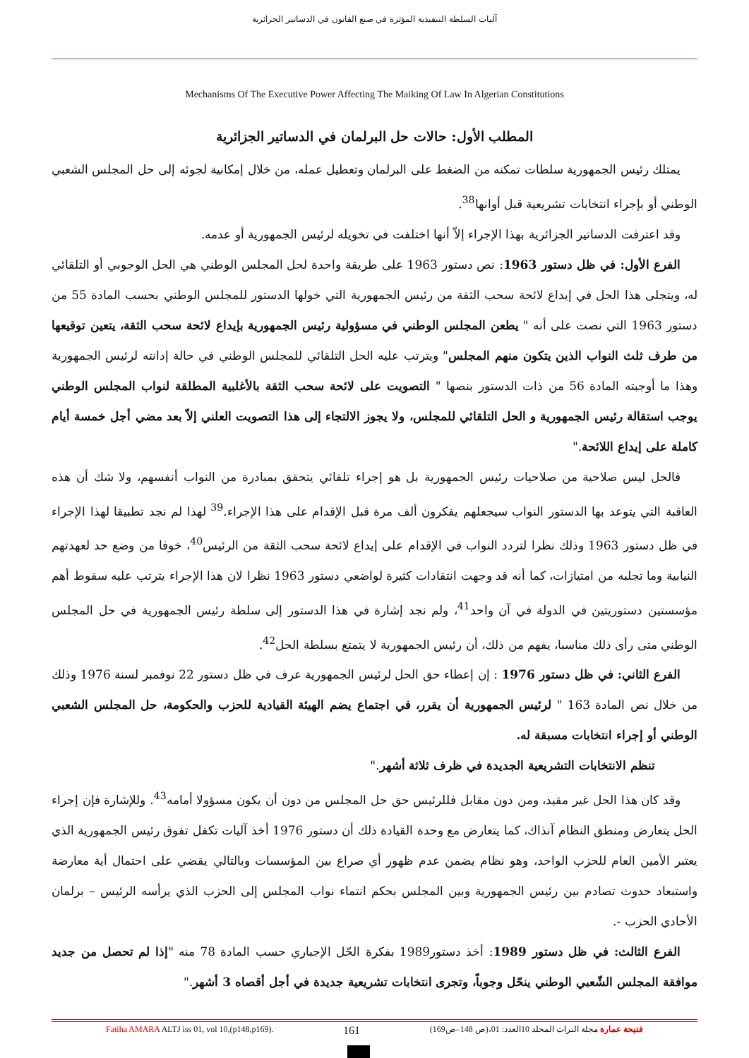آليات السلطة التنفيذية المؤثرة في صنع القانون في الدساتير الجزائرية
Mechanisms Of The Executive Power Affecting The Maiking Of Law In Algerian Constitutions
المطلب الأول: حالات حل البرلمان في الدساتير الجزائرية
يمتلك رئيس الجمهورية سلطات تمكنه من الضغط على البرلمان وتعطيل عمله، من خلال إمكانية لجوئه إلى حل المجلس الشعبي الوطني أو بإجراء انتخابات تشريعية قبل أوانها<sup>38</sup>.
وقد اعترفت الدساتير الجزائرية بهذا الإجراء إلاّ أنها اختلفت في تخويله لرئيس الجمهورية أو عدمه.
الفرع الأول: في ظل دستور 1963: نص دستور 1963 على طريقة واحدة لحل المجلس الوطني هي الحل الوجوبي أو التلقائي له، ويتجلى هذا الحل في إيداع لائحة سحب الثقة من رئيس الجمهورية التي خولها الدستور للمجلس الوطني بحسب المادة 55 من دستور 1963 التي نصت على أنه " يطعن المجلس الوطني في مسؤولية رئيس الجمهورية بإيداع لائحة سحب الثقة، يتعين توقيعها من طرف ثلث النواب الذين يتكون منهم المجلس" ويترتب عليه الحل التلقائي للمجلس الوطني في حالة إدانته لرئيس الجمهورية وهذا ما أوجبته المادة 56 من ذات الدستور بنصها " التصويت على لائحة سحب الثقة بالأغلبية المطلقة لنواب المجلس الوطني يوجب استقالة رئيس الجمهورية و الحل التلقائي للمجلس، ولا يجوز الالتجاء إلى هذا التصويت العلني إلاّ بعد مضي أجل خمسة أيام كاملة على إيداع اللائحة."
فالحل ليس صلاحية من صلاحيات رئيس الجمهورية بل هو إجراء تلقائي يتحقق بمبادرة من النواب أنفسهم، ولا شك أن هذه العاقبة التي يتوعد بها الدستور النواب سيجعلهم يفكرون ألف مرة قبل الإقدام على هذا الإجراء.<sup>39</sup> لهذا لم نجد تطبيقا لهذا الإجراء في ظل دستور 1963 وذلك نظرا لتردد النواب في الإقدام على إيداع لائحة سحب الثقة من الرئيس<sup>40</sup>، خوفا من وضع حد لعهدتهم النيابية وما تجلبه من امتيازات، كما أنه قد وجهت انتقادات كثيرة لواضعي دستور 1963 نظرا لان هذا الإجراء يترتب عليه سقوط أهم مؤسستين دستوريتين في الدولة في آن واحد<sup>41</sup>، ولم نجد إشارة في هذا الدستور إلى سلطة رئيس الجمهورية في حل المجلس الوطني متى رأى ذلك مناسبا، يفهم من ذلك، أن رئيس الجمهورية لا يتمتع بسلطة الحل<sup>42</sup>.
الفرع الثاني: في ظل دستور 1976 : إن إعطاء حق الحل لرئيس الجمهورية عرف في ظل دستور 22 نوفمبر لسنة 1976 وذلك من خلال نص المادة 163 " لرئيس الجمهورية أن يقرر، في اجتماع يضم الهيئة القيادية للحزب والحكومة، حل المجلس الشعبي الوطني أو إجراء انتخابات مسبقة له.
تنظم الانتخابات التشريعية الجديدة في ظرف ثلاثة أشهر."
وقد كان هذا الحل غير مقيد، ومن دون مقابل فللرئيس حق حل المجلس من دون أن يكون مسؤولا أمامه<sup>43</sup>. وللإشارة فإن إجراء الحل يتعارض ومنطق النظام آنذاك، كما يتعارض مع وحدة القيادة ذلك أن دستور 1976 أخذ آليات تكفل تفوق رئيس الجمهورية الذي يعتبر الأمين العام للحزب الواحد، وهو نظام يضمن عدم ظهور أي صراع بين المؤسسات وبالتالي يقضي على احتمال أية معارضة واستبعاد حدوث تصادم بين رئيس الجمهورية وبين المجلس بحكم انتماء نواب المجلس إلى الحزب الذي يرأسه الرئيس – برلمان الأحادي الحزب -.
الفرع الثالث: في ظل دستور 1989: أخذ دستور1989 بفكرة الحّل الإجباري حسب المادة 78 منه "إذا لم تحصل من جديد موافقة المجلس الشّعبي الوطني ينحّل وجوباً، وتجرى انتخابات تشريعية جديدة في أجل أقصاه 3 أشهر."
Fatiha AMARA ALTJ iss 01, vol 10,(p148,p169). 161 فتيحة عمارة مجلة التراث المجلد 10العدد: 01،(ص 148–ص169)